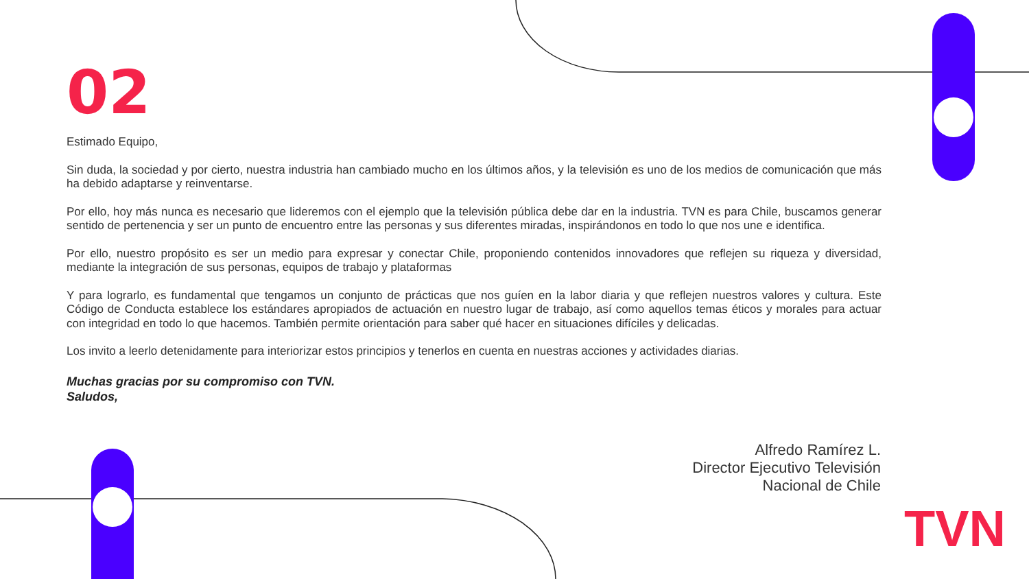02
Estimado Equipo,
Sin duda, la sociedad y por cierto, nuestra industria han cambiado mucho en los últimos años, y la televisión es uno de los medios de comunicación que más ha debido adaptarse y reinventarse.
Por ello, hoy más nunca es necesario que lideremos con el ejemplo que la televisión pública debe dar en la industria. TVN es para Chile, buscamos generar sentido de pertenencia y ser un punto de encuentro entre las personas y sus diferentes miradas, inspirándonos en todo lo que nos une e identifica.
Por ello, nuestro propósito es ser un medio para expresar y conectar Chile, proponiendo contenidos innovadores que reflejen su riqueza y diversidad, mediante la integración de sus personas, equipos de trabajo y plataformas
Y para lograrlo, es fundamental que tengamos un conjunto de prácticas que nos guíen en la labor diaria y que reflejen nuestros valores y cultura. Este Código de Conducta establece los estándares apropiados de actuación en nuestro lugar de trabajo, así como aquellos temas éticos y morales para actuar con integridad en todo lo que hacemos. También permite orientación para saber qué hacer en situaciones difíciles y delicadas.
Los invito a leerlo detenidamente para interiorizar estos principios y tenerlos en cuenta en nuestras acciones y actividades diarias.
Muchas gracias por su compromiso con TVN.
Saludos,
Alfredo Ramírez L.
Director Ejecutivo Televisión
Nacional de Chile
TVN